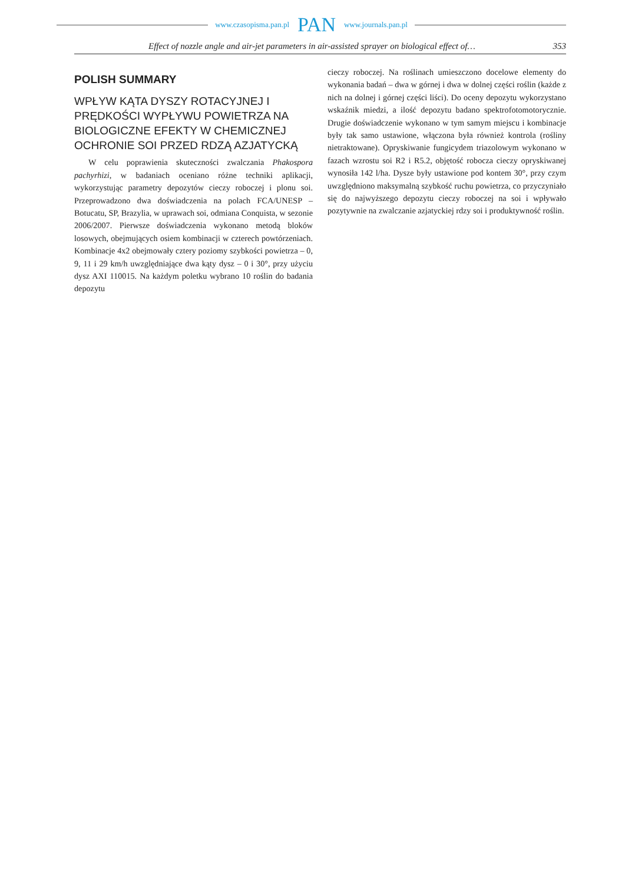www.czasopisma.pan.pl PAN www.journals.pan.pl
Effect of nozzle angle and air-jet parameters in air-assisted sprayer on biological effect of… 353
POLISH SUMMARY
WPŁYW KĄTA DYSZY ROTACYJNEJ I PRĘDKOŚCI WYPŁYWU POWIETRZA NA BIOLOGICZNE EFEKTY W CHEMICZNEJ OCHRONIE SOI PRZED RDZĄ AZJATYCKĄ
W celu poprawienia skuteczności zwalczania Phakospora pachyrhizi, w badaniach oceniano różne techniki aplikacji, wykorzystując parametry depozytów cieczy roboczej i plonu soi. Przeprowadzono dwa doświadczenia na polach FCA/UNESP – Botucatu, SP, Brazylia, w uprawach soi, odmiana Conquista, w sezonie 2006/2007. Pierwsze doświadczenia wykonano metodą bloków losowych, obejmujących osiem kombinacji w czterech powtórzeniach. Kombinacje 4x2 obejmowały cztery poziomy szybkości powietrza – 0, 9, 11 i 29 km/h uwzględniające dwa kąty dysz – 0 i 30°, przy użyciu dysz AXI 110015. Na każdym poletku wybrano 10 roślin do badania depozytu
cieczy roboczej. Na roślinach umieszczono docelowe elementy do wykonania badań – dwa w górnej i dwa w dolnej części roślin (każde z nich na dolnej i górnej części liści). Do oceny depozytu wykorzystano wskaźnik miedzi, a ilość depozytu badano spektrofotomotorycznie. Drugie doświadczenie wykonano w tym samym miejscu i kombinacje były tak samo ustawione, włączona była również kontrola (rośliny nietraktowane). Opryskiwanie fungicydem triazolowym wykonano w fazach wzrostu soi R2 i R5.2, objętość robocza cieczy opryskiwanej wynosiła 142 l/ha. Dysze były ustawione pod kontem 30°, przy czym uwzględniono maksymalną szybkość ruchu powietrza, co przyczyniało się do najwyższego depozytu cieczy roboczej na soi i wpływało pozytywnie na zwalczanie azjatyckiej rdzy soi i produktywność roślin.